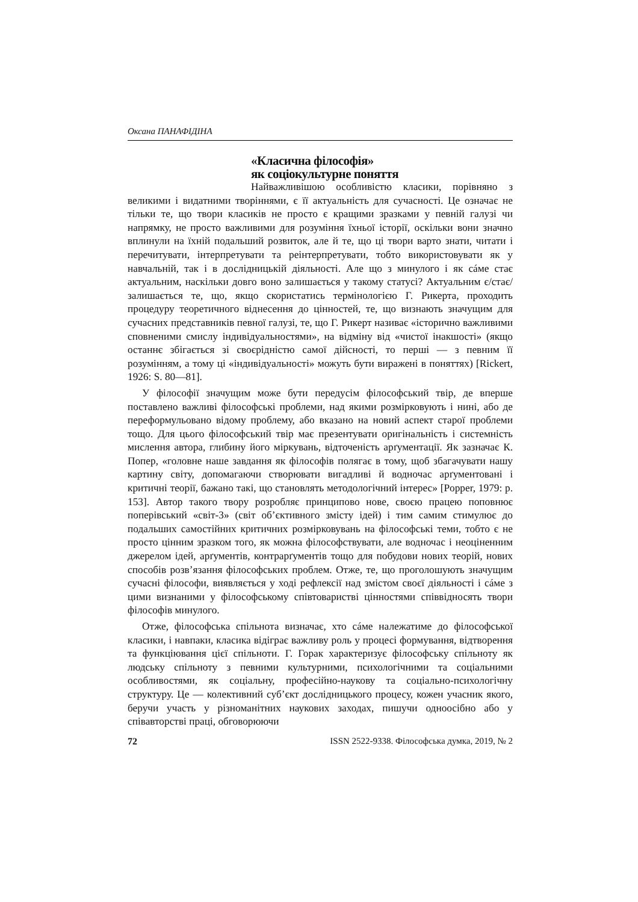Оксана ПАНАФІДІНА
«Класична філософія»
як соціокультурне поняття
Найважливішою особливістю класики, порівняно з великими і видатними творіннями, є її актуальність для сучасності. Це означає не тільки те, що твори класиків не просто є кращими зразками у певній галузі чи напрямку, не просто важливими для розуміння їхньої історії, оскільки вони значно вплинули на їхній подальший розвиток, але й те, що ці твори варто знати, читати і перечитувати, інтерпретувати та реінтерпретувати, тобто використовувати як у навчальній, так і в дослідницькій діяльності. Але що з минулого і як сáме стає актуальним, наскільки довго воно залишається у такому статусі? Актуальним є/стає/залишається те, що, якщо скористатись термінологією Г. Рикерта, проходить процедуру теоретичного віднесення до цінностей, те, що визнають значущим для сучасних представників певної галузі, те, що Г. Рикерт називає «історично важливими сповненими смислу індивідуальностями», на відміну від «чистої інакшості» (якщо останнє збігається зі своєрідністю самої дійсності, то перші — з певним її розумінням, а тому ці «індивідуальності» можуть бути виражені в поняттях) [Rickert, 1926: S. 80—81].
У філософії значущим може бути передусім філософський твір, де вперше поставлено важливі філософські проблеми, над якими розмірковують і нині, або де переформульовано відому проблему, або вказано на новий аспект старої проблеми тощо. Для цього філософський твір має презентувати оригінальність і системність мислення автора, глибину його міркувань, відточеність арґументації. Як зазначає К. Попер, «головне наше завдання як філософів полягає в тому, щоб збагачувати нашу картину світу, допомагаючи створювати вигадливі й водночас арґументовані і критичні теорії, бажано такі, що становлять методологічний інтерес» [Popper, 1979: p. 153]. Автор такого твору розробляє принципово нове, своєю працею поповнює поперівський «світ-3» (світ об’єктивного змісту ідей) і тим самим стимулює до подальших самостійних критичних розмірковувань на філософські теми, тобто є не просто цінним зразком того, як можна філософствувати, але водночас і неоціненним джерелом ідей, арґументів, контрарґументів тощо для побудови нових теорій, нових способів розв’язання філософських проблем. Отже, те, що проголошують значущим сучасні філософи, виявляється у ході рефлексії над змістом своєї діяльності і сáме з цими визнаними у філософському співтоваристві цінностями співвідносять твори філософів минулого.
Отже, філософська спільнота визначає, хто сáме належатиме до філософської класики, і навпаки, класика відіграє важливу роль у процесі формування, відтворення та функціювання цієї спільноти. Г. Горак характеризує філософську спільноту як людську спільноту з певними культурними, психологічними та соціальними особливостями, як соціальну, професійно-наукову та соціально-психологічну структуру. Це — колективний суб’єкт дослідницького процесу, кожен учасник якого, беручи участь у різноманітних наукових заходах, пишучи одноосібно або у співавторстві праці, обговорюючи
72 ISSN 2522-9338. Філософська думка, 2019, № 2